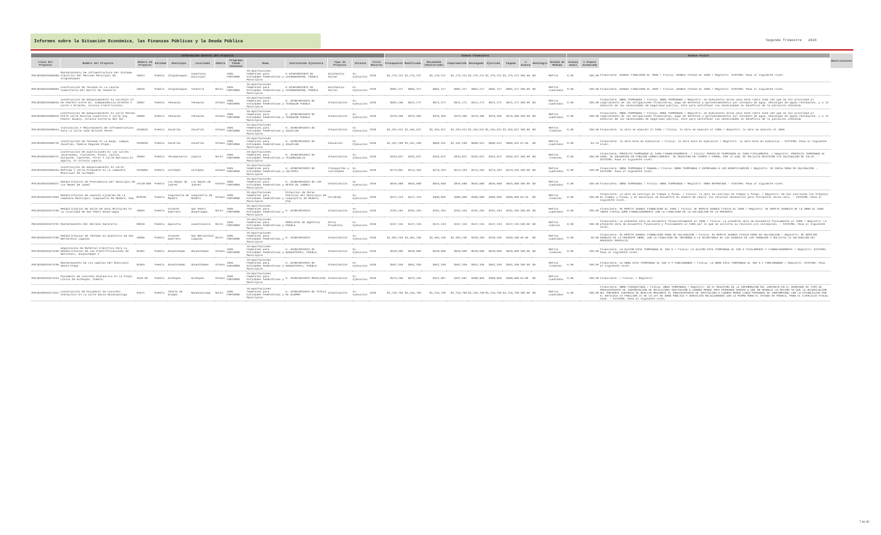Informes sobre la Situación Económica, las Finanzas Públicas y la Deuda Pública
Segundo Trimestre 2018
| Información General del Proyecto | | | | | | | | | | | | | Avance Financiero | | | | | | | | | | Avance Físico | | | Observaciones |
| --- | --- | --- | --- | --- | --- | --- | --- | --- | --- | --- | --- | --- | --- | --- | --- | --- | --- | --- | --- | --- | --- | --- | --- | --- | --- | --- |
| Clave del Proyecto | Nombre del Proyecto | Número de Proyecto | Entidad | Municipio | Localidad | Ámbito | Programa Fondo Convenio | Ramo | Institución Ejecutora | Tipo de Proyecto | Estatus | Ciclo Recurso | Presupuesto | Modificado | Recaudado (Ministrado) | Comprometido | Devengado | Ejercido | Pagado | % Avance | Reintegro | Unidad de Medida | Avance Anual | % Avance Acumulado | | |
| PUE18180101068580 | Mantenimiento De Infraestructura Del Sistema Electrico Del Mercado Municipal De Chignahuapan | 18014 | Puebla | Chignahuapan | Cobertura municipal | | I005 FORTAMUN | 33-Aportaciones Federales para Entidades Federativas y Municipios | H AYUNTAMIENTO DE CHIGNAHUAPAN, PUEBLA | Asistencia Social | En Ejecución | 2018 | $1,275,211 | $1,275,211 | $1,275,211 | $1,275,211 | $1,275,211 | $1,275,211 | $1,275,211 | 100.00 | $0 | Metros | 0.00 | 100.00 | Financiera: AVANCE FINACIERO AL 100% / Física: AVANCE FISICO AL 100% / Registro: SISTEMA: Pasa al siguiente nivel. | |
| PUE18180101068604 | Construccion De Techado En La Cancha Comunitaria Del Barrio De Tenextla | 18019 | Puebla | Chignahuapan | Tenextla | Rural | I005 FORTAMUN | 33-Aportaciones Federales para Entidades Federativas y Municipios | H AYUNTAMIENTO DE CHIGNAHUAPAN, PUEBLA | Asistencia Social | En Ejecución | 2018 | $981,127 | $981,127 | $981,127 | $981,127 | $981,127 | $981,127 | $981,127 | 100.00 | $0 | Metros Cuadrados | 0.00 | 100.00 | Financiera: AVANCE FINACIERO AL 100% / Física: AVANCE FISICO AL 100% / Registro: SISTEMA: Pasa al siguiente nivel. | |
| PUE18180101068616 | Construccion De Adoquinamiento En Callejon 24 De Febrero Entre Av. Independencia Oriente Y Calle 2 Oriente, Colonia Electricistas. | 18007 | Puebla | Tehuacán | Tehuacán | Urbano | I005 FORTAMUN | 33-Aportaciones Federales para Entidades Federativas y Municipios | H. AYUNTAMIENTO DE TEHUACAN PUEBLA | Urbanización | En Ejecución | 2018 | $504,106 | $521,272 | $521,272 | $521,272 | $521,272 | $521,272 | $521,272 | 100.00 | $0 | Metros Cuadrados | 0.00 | 100.00 | Financiera: OBRA TERMINADA / Física: OBRA TERMINADA / Registro: se ejecutaron obras bajo este rubro toda vez que se dió prioridad al cumplimiento de las obligaciones financieras, pago de derechos y aprovechamientos por concepto de agua, descargas de aguas residuales, y a la atención de las necesidades de seguridad pública, esto para satisfacer las necesidades en beneficio de la población atendida | |
| PUE18180101068626 | Construccion De Adoquinamiento En Calle Perseo Entre Calle Nicolas Copernico Y Calle Ing. Pastor Rouaix, Colonia Estrella Del Sur. | 18009 | Puebla | Tehuacán | Tehuacán | Urbano | I005 FORTAMUN | 33-Aportaciones Federales para Entidades Federativas y Municipios | H. AYUNTAMIENTO DE TEHUACAN PUEBLA | Urbanización | En Ejecución | 2018 | $379,406 | $379,406 | $379,406 | $379,406 | $379,406 | $379,406 | $379,406 | 100.00 | $0 | Metros Cuadrados | 0.00 | 100.00 | Financiera: OBRA TERMINADA / Física: OBRA TERMINADA / Registro: se ejecutaron obras bajo este rubro toda vez que se dio prioridad al cumplimiento de las obligaciones financieras, pago de derechos y aprovechamientos por concepto de agua, descargas de aguas residuales, y a la atención de las necesidades de seguridad pública, esto para satisfacer las necesidades en beneficio de la población atendida | |
| PUE18180101068644 | Instalación Y Mejoramiento De Infraestructura Para La Calle Jose Dolores Perez. | 2018034 | Puebla | Zacatlán | Zacatlán | Urbano | I005 FORTAMUN | 33-Aportaciones Federales para Entidades Federativas y Municipios | H. AYUNTAMIENTO DE ZACATLAN | Urbanización | En Ejecución | 2018 | $1,264,512 | $1,264,512 | $1,264,512 | $1,264,512 | $1,264,512 | $1,264,512 | $1,264,512 | 100.00 | $0 | Metros lineales | 0.00 | 100.00 | Financiera: la obra se ejecuto al 100% / Física: la obra se ejecuto al 100% / Registro: la obra se ejecuto al 100% | |
| PUE18180101068710 | Construcción De Techado En La Buap, Campus Zacatlán, Puebla Segunda Etapa. | 2018030 | Puebla | Zacatlán | Zacatlán | Urbano | I005 FORTAMUN | 33-Aportaciones Federales para Entidades Federativas y Municipios | H. AYUNTAMIENTO DE ZACATLAN | Educación | En Ejecución | 2018 | $1,151,208 | $1,151,208 | $609,541 | $1,151,208 | $609,541 | $609,541 | $609,541 | 52.95 | $0 | Metros Cuadrados | 0.00 | 94.25 | Financiera: la obra esta en ejecucion / Física: la obra esta en ejecucion / Registro: la obra esta en ejecucion - SISTEMA: Pasa al siguiente nivel. | |
| PUE18180101068721 | Construccion De Guarniciones En Las Calles Jacarandas, Tlalomite, Piñon, Cactus, Huizache, Laureles, Pirul Y Calle Barranca El Aguila, En Colonia Capula. | 18003 | Puebla | Tecamachalco | Capula | Rural | I005 FORTAMUN | 33-Aportaciones Federales para Entidades Federativas y Municipios | H. AYUNTAMIENTO DE TECAMACHALCO | Urbanización | En Ejecución | 2018 | $434,021 | $434,021 | $434,021 | $434,021 | $434,021 | $434,021 | $434,021 | 100.00 | $0 | Metros lineales | 0.00 | 100.00 | Financiera: PROYECTO TERMINADO AL 100% FINANCIERAMENTE. / Física: PROYECTO TERMINADO AL 100% FISICAMENTE. / Registro: PROYECTO TERMINADO AL 100%, SE ENCUENTRA EN FUNCION CORRECTAMENTE. SE REGISTRA EN TIEMPO Y FORMA, POR LO CUAL SE SOLICITA REVISION Y/O VALIDACION DE FOLIO. - SISTEMA: Pasa al siguiente nivel. | |
| PUE18180101069163 | Construcción De Adoquinamiento En Calle Reforma Y Calle Primavera En La Cabecera Municipal De Caltepec | 2018005 | Puebla | Caltepec | Caltepec | Urbano | I005 FORTAMUN | 33-Aportaciones Federales para Entidades Federativas y Municipios | H. AYUNTAMIENTO DE CALTEPEC | Transportes y vialidades | En Ejecución | 2018 | $274,801 | $223,103 | $223,103 | $223,103 | $223,103 | $223,103 | $223,103 | 100.00 | $0 | Metros Cuadrados | 0.00 | 100.00 | Financiera: OBRA TERMINADA Y PAGADA / Física: OBRA TERMINADA Y ENTREGADA A LOS BENEFICIARIOS / Registro: SE ENVIA PARA SU VALIDACION - SISTEMA: Pasa al siguiente nivel. | |
| PUE18180101069321 | Rehabilitación De Presidencia Del Municipio De Los Reyes De Juáez | LRJ18-009 | Puebla | Los Reyes de Juárez | Los Reyes de Juárez | Urbano | I005 FORTAMUN | 33-Aportaciones Federales para Entidades Federativas y Municipios | H. AYUNTAMIENTO DE LOS REYES DE JUÁREZ | Urbanización | En Ejecución | 2018 | $916,688 | $916,688 | $916,688 | $916,688 | $916,688 | $916,688 | $916,688 | 100.00 | $0 | Metros Cuadrados | 0.00 | 100.00 | Financiera: OBRA TERMINADA / Física: OBRA TERMINADA / Registro: OBRA REPORTADA - SISTEMA: Pasa al siguiente nivel. | |
| PUE18180101073484 | Rehabilitación De Caminos Ejidales De La Cabecera Municipal; Cuapiaxtla De Madero; Pue. | MCM135 | Puebla | Cuapiaxtla de Madero | Cuapiaxtla de Madero | Urbano | I005 FORTAMUN | 33-Aportaciones Federales para Entidades Federativas y Municipios | Dirección de Obras Publicas del Municipio de Cuapiaxtla de Madero; Pue. | Vivienda | En Ejecución | 2018 | $472,143 | $472,143 | $300,000 | $300,000 | $300,000 | $300,000 | $300,000 | 63.54 | $0 | Metros lineales | 0.00 | 100.00 | Financiera: La obra se concluyo en tiempo y forma. / Física: La obra se concluyo en tiempo y forma. / Registro: Se han concluido los trabajos en tiempo y forma, y el municipio se encuentra en espera de reunir los recursos necesarios para finiquitar dicha obra. - SISTEMA: Pasa al siguiente nivel. | |
| PUE18180101073709 | Rehabilitación De Salón De Usos Múltiples En La Localidad De San Pedro Ahuatlampa | 18003 | Puebla | Vicente Guerrero | San Pedro Ahuatlampa | Rural | I005 FORTAMUN | 33-Aportaciones Federales para Entidades Federativas y Municipios | H. AYUNTAMIENTO | Urbanización | En Ejecución | 2018 | $702,204 | $702,204 | $702,204 | $702,204 | $702,204 | $702,204 | $702,204 | 100.00 | $0 | Metros Cuadrados | 0.00 | 100.00 | Financiera: SE REMITE AVANCE FINANCIERO AL 100% / Física: SE REMITE AVANCE FISICO AL 100% / Registro: SE REMITE AVANCES DE LA OBRA AL 100% TANTO FISICA COMO FINANCIERAMENTE CON LA FINALIDAD DE LA VALIDACION DE LA PRESENTE | |
| PUE18180101073732 | Mantenimiento Del Relleno Sanitario | 00818 | Puebla | Aquixtla | Cuautolanico | Rural | I005 FORTAMUN | 33-Aportaciones Federales para Entidades Federativas y Municipios | MUNICIPIO DE AQUIXTLA PUEBLA | Otros Proyectos | En Ejecución | 2018 | $147,133 | $147,133 | $147,133 | $147,133 | $147,133 | $147,133 | $147,133 | 100.00 | $0 | Metros cúbicos | 0.00 | 100.00 | Financiera: La presente obra se encuentra financieramente al 100% / Física: La presente obra se encuentra físicamente al 100% / Registro: La presente obra se encuentra financiera y físicamente al 100% por lo que se solicita su revisión y/o validación. - SISTEMA: Pasa al siguiente nivel. | |
| PUE18180101073788 | Rehabilitacion De Techado En Auditorio De San Bernardino Lagunas | 18009 | Puebla | Vicente Guerrero | San Bernardino Lagunas | Rural | I005 FORTAMUN | 33-Aportaciones Federales para Entidades Federativas y Municipios | H. AYUNTAMIENTO | Urbanización | En Ejecución | 2018 | $1,394,230 | $1,394,230 | $1,394,230 | $1,394,230 | $418,269 | $418,269 | $418,269 | 30.00 | $0 | Metros Cuadrados | 0.00 | 30.00 | Financiera: SE REMITE AVANCE FINANCIERO PARA SU VALIDACION / Física: SE REMITE AVANCE FISICO PARA SU VALIDACION / Registro: SE REMITEN AVANCES DE LA PRESENTE OBRA, CON LA FINALIDAD DE INFORMAR A LA SECRETARIA DE LOS AVANCES DE LOS TRABAJOS Y SOLICITA LA VALIDACION DEL PRESENTE PROYECTO. | |
| PUE18180101074209 | Adquisición De Material Eléctrico Para La Rehabilitación De Las Electrificaciones De Beristain, Ahuazotepec Y | 81801 | Puebla | Ahuazotepec | Ahuazotepec | Urbano | I005 FORTAMUN | 33-Aportaciones Federales para Entidades Federativas y Municipios | H. AYUNTAMIENTO DE AHUAZOTEPEC, PUEBLA. | Urbanización | En Ejecución | 2018 | $528,600 | $528,600 | $528,600 | $528,600 | $528,600 | $528,600 | $528,600 | 100.00 | $0 | Metros lineales | 0.00 | 100.00 | Financiera: LA ACCION ESTA TERMINADA AL 100 % / Física: LA ACCIÓN ESTA TERMINADA AL 100 % FISICAMENTE Y FINANCIERAMENTE / Registro: SISTEMA: Pasa al siguiente nivel. | |
| PUE18180101074230 | Mantenimiento De Los Caminos Del Municipio Sexta Etapa | 81804 | Puebla | Ahuazotepec | Ahuazotepec | Urbano | I005 FORTAMUN | 33-Aportaciones Federales para Entidades Federativas y Municipios | H. AYUNTAMIENTO DE AHUAZOTEPEC, PUEBLA. | Urbanización | En Ejecución | 2018 | $551,339 | $551,339 | $551,339 | $551,339 | $551,339 | $551,339 | $551,339 | 100.00 | $0 | Metros lineales | 0.00 | 100.00 | Financiera: LA OBRA ESTA TERMINADA AL 100 % Y FUNCIONANDO / Física: LA OBRA ESTA TERMINADA AL 100 % Y FUNCIONANDO / Registro: SISTEMA: Pasa al siguiente nivel. | |
| PUE18180101074254 | Pavimento De Concreto Hidráulico En La Plaza Cívica De Acteopan, Puebla. | 2018-06 | Puebla | Acteopan | Acteopan | Urbano | I005 FORTAMUN | 33-Aportaciones Federales para Entidades Federativas y Municipios | H. AYUNTAMIENTO MUNICIPAL | Urbanización | En Ejecución | 2018 | $573,266 | $573,266 | $347,987 | $347,987 | $308,866 | $308,866 | $308,866 | 53.88 | $0 | Metros Cuadrados | 0.00 | 100.00 | Financiera: / Física: / Registro: | |
| PUE18180101074311 | Construcción De Pavimento De Concreto Hidráulico En La Calle Hacia Nanahuacingo | 03371 | Puebla | Tetela de Ocampo | Nanahuacingo | Rural | I005 FORTAMUN | 33-Aportaciones Federales para Entidades Federativas y Municipios | H. AYUNTAMIENTO DE TETELA DE OCAMPO | Urbanización | En Ejecución | 2018 | $1,216,750 | $1,216,750 | $1,216,750 | $1,216,750 | $1,216,750 | $1,216,750 | $1,216,750 | 100.00 | $0 | Metros Cuadrados | 0.00 | 100.00 | Financiera: OBRA FINIQUITADA / Física: OBRA TERMINADA / Registro: EN EL REGISTRO DE LA INFORMACIÓN DEL CONTRATO EN EL APARTADO DE TIPO DE PROCEDIMIENTO DE CONTRATACIÓN SE SELECCIONO INVITACIÓN A CUANDO MENOS TRES PERSONAS DEBIDO A QUE NO APARECE LA OPCIÓN YA QUE LA ADJUDICACIÓN DEL PRESENTE CONTRATO SE REALIZO MEDIANTE EL PROCEDIMIENTO DE INVITACIÓN A CUANDO MENOS CINCO PERSONAS DE CONFORMIDAD CON LO ESTABLECIDO POR EL ARTICULO 23 FRACCIÓN II DE LA LEY DE OBRA PUBLICA Y SERVICIOS RELACIONADOS CON LA MISMA PARA EL ESTADO DE PUEBLA, PARA EL EJERCICIO FISCAL 2018. - SISTEMA: Pasa al siguiente nivel. | |
7 de 30